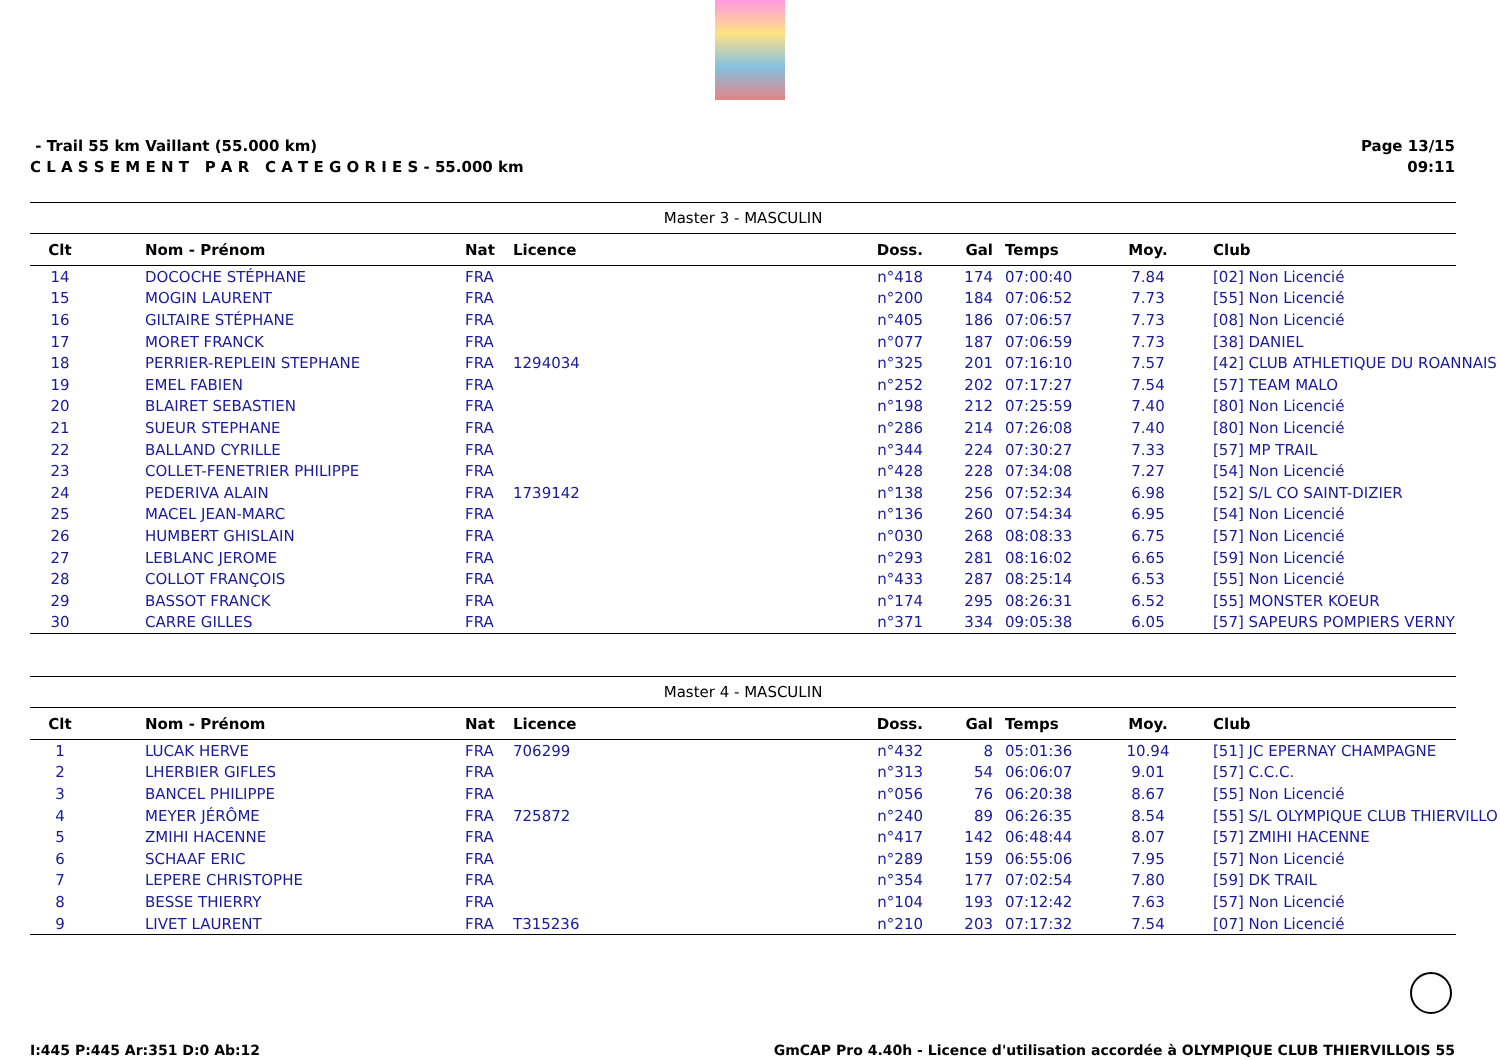- Trail 55 km Vaillant (55.000 km)
C L A S S E M E N T P A R C A T E G O R I E S - 55.000 km
Page 13/15
09:11
| Master 3 - MASCULIN | | | | | | | | |
| Clt | Nom - Prénom | Nat | Licence | Doss. | Gal | Temps | Moy. | Club |
| 14 | DOCOCHE STÉPHANE | FRA | | n°418 | 174 | 07:00:40 | 7.84 | [02] Non Licencié |
| 15 | MOGIN LAURENT | FRA | | n°200 | 184 | 07:06:52 | 7.73 | [55] Non Licencié |
| 16 | GILTAIRE STÉPHANE | FRA | | n°405 | 186 | 07:06:57 | 7.73 | [08] Non Licencié |
| 17 | MORET FRANCK | FRA | | n°077 | 187 | 07:06:59 | 7.73 | [38] DANIEL |
| 18 | PERRIER-REPLEIN STEPHANE | FRA | 1294034 | n°325 | 201 | 07:16:10 | 7.57 | [42] CLUB ATHLETIQUE DU ROANNAIS |
| 19 | EMEL FABIEN | FRA | | n°252 | 202 | 07:17:27 | 7.54 | [57] TEAM MALO |
| 20 | BLAIRET SEBASTIEN | FRA | | n°198 | 212 | 07:25:59 | 7.40 | [80] Non Licencié |
| 21 | SUEUR STEPHANE | FRA | | n°286 | 214 | 07:26:08 | 7.40 | [80] Non Licencié |
| 22 | BALLAND CYRILLE | FRA | | n°344 | 224 | 07:30:27 | 7.33 | [57] MP TRAIL |
| 23 | COLLET-FENETRIER PHILIPPE | FRA | | n°428 | 228 | 07:34:08 | 7.27 | [54] Non Licencié |
| 24 | PEDERIVA ALAIN | FRA | 1739142 | n°138 | 256 | 07:52:34 | 6.98 | [52] S/L CO SAINT-DIZIER |
| 25 | MACEL JEAN-MARC | FRA | | n°136 | 260 | 07:54:34 | 6.95 | [54] Non Licencié |
| 26 | HUMBERT GHISLAIN | FRA | | n°030 | 268 | 08:08:33 | 6.75 | [57] Non Licencié |
| 27 | LEBLANC JEROME | FRA | | n°293 | 281 | 08:16:02 | 6.65 | [59] Non Licencié |
| 28 | COLLOT FRANÇOIS | FRA | | n°433 | 287 | 08:25:14 | 6.53 | [55] Non Licencié |
| 29 | BASSOT FRANCK | FRA | | n°174 | 295 | 08:26:31 | 6.52 | [55] MONSTER KOEUR |
| 30 | CARRE GILLES | FRA | | n°371 | 334 | 09:05:38 | 6.05 | [57] SAPEURS POMPIERS VERNY |
| Master 4 - MASCULIN | | | | | | | | |
| Clt | Nom - Prénom | Nat | Licence | Doss. | Gal | Temps | Moy. | Club |
| 1 | LUCAK HERVE | FRA | 706299 | n°432 | 8 | 05:01:36 | 10.94 | [51] JC EPERNAY CHAMPAGNE |
| 2 | LHERBIER GIFLES | FRA | | n°313 | 54 | 06:06:07 | 9.01 | [57] C.C.C. |
| 3 | BANCEL PHILIPPE | FRA | | n°056 | 76 | 06:20:38 | 8.67 | [55] Non Licencié |
| 4 | MEYER JÉRÔME | FRA | 725872 | n°240 | 89 | 06:26:35 | 8.54 | [55] S/L OLYMPIQUE CLUB THIERVILLO |
| 5 | ZMIHI HACENNE | FRA | | n°417 | 142 | 06:48:44 | 8.07 | [57] ZMIHI HACENNE |
| 6 | SCHAAF ERIC | FRA | | n°289 | 159 | 06:55:06 | 7.95 | [57] Non Licencié |
| 7 | LEPERE CHRISTOPHE | FRA | | n°354 | 177 | 07:02:54 | 7.80 | [59] DK TRAIL |
| 8 | BESSE THIERRY | FRA | | n°104 | 193 | 07:12:42 | 7.63 | [57] Non Licencié |
| 9 | LIVET LAURENT | FRA | T315236 | n°210 | 203 | 07:17:32 | 7.54 | [07] Non Licencié |
I:445 P:445 Ar:351 D:0 Ab:12 GmCAP Pro 4.40h - Licence d'utilisation accordée à OLYMPIQUE CLUB THIERVILLOIS 55